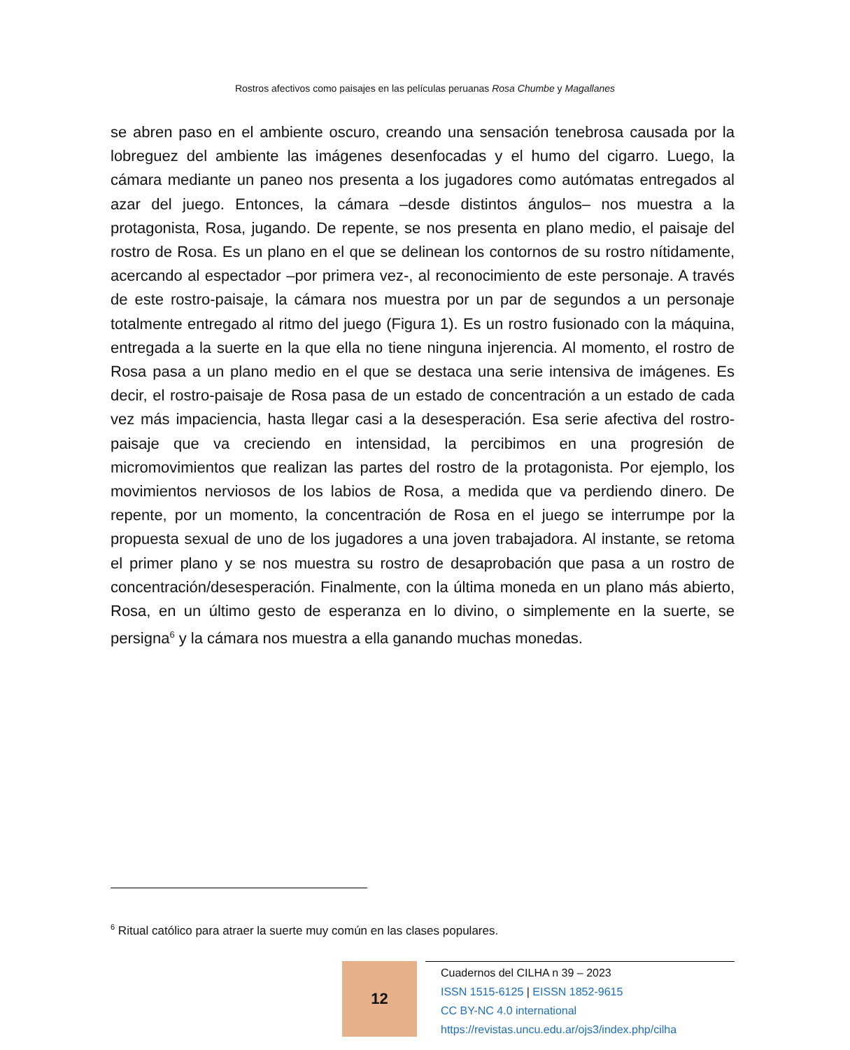Rostros afectivos como paisajes en las películas peruanas Rosa Chumbe y Magallanes
se abren paso en el ambiente oscuro, creando una sensación tenebrosa causada por la lobreguez del ambiente las imágenes desenfocadas y el humo del cigarro. Luego, la cámara mediante un paneo nos presenta a los jugadores como autómatas entregados al azar del juego. Entonces, la cámara –desde distintos ángulos– nos muestra a la protagonista, Rosa, jugando. De repente, se nos presenta en plano medio, el paisaje del rostro de Rosa. Es un plano en el que se delinean los contornos de su rostro nítidamente, acercando al espectador –por primera vez-, al reconocimiento de este personaje. A través de este rostro-paisaje, la cámara nos muestra por un par de segundos a un personaje totalmente entregado al ritmo del juego (Figura 1). Es un rostro fusionado con la máquina, entregada a la suerte en la que ella no tiene ninguna injerencia. Al momento, el rostro de Rosa pasa a un plano medio en el que se destaca una serie intensiva de imágenes. Es decir, el rostro-paisaje de Rosa pasa de un estado de concentración a un estado de cada vez más impaciencia, hasta llegar casi a la desesperación. Esa serie afectiva del rostro-paisaje que va creciendo en intensidad, la percibimos en una progresión de micromovimientos que realizan las partes del rostro de la protagonista. Por ejemplo, los movimientos nerviosos de los labios de Rosa, a medida que va perdiendo dinero. De repente, por un momento, la concentración de Rosa en el juego se interrumpe por la propuesta sexual de uno de los jugadores a una joven trabajadora. Al instante, se retoma el primer plano y se nos muestra su rostro de desaprobación que pasa a un rostro de concentración/desesperación. Finalmente, con la última moneda en un plano más abierto, Rosa, en un último gesto de esperanza en lo divino, o simplemente en la suerte, se persigna<sup>6</sup> y la cámara nos muestra a ella ganando muchas monedas.
<sup>6</sup> Ritual católico para atraer la suerte muy común en las clases populares.
12
Cuadernos del CILHA n 39 – 2023
ISSN 1515-6125 | EISSN 1852-9615
CC BY-NC 4.0 international
https://revistas.uncu.edu.ar/ojs3/index.php/cilha